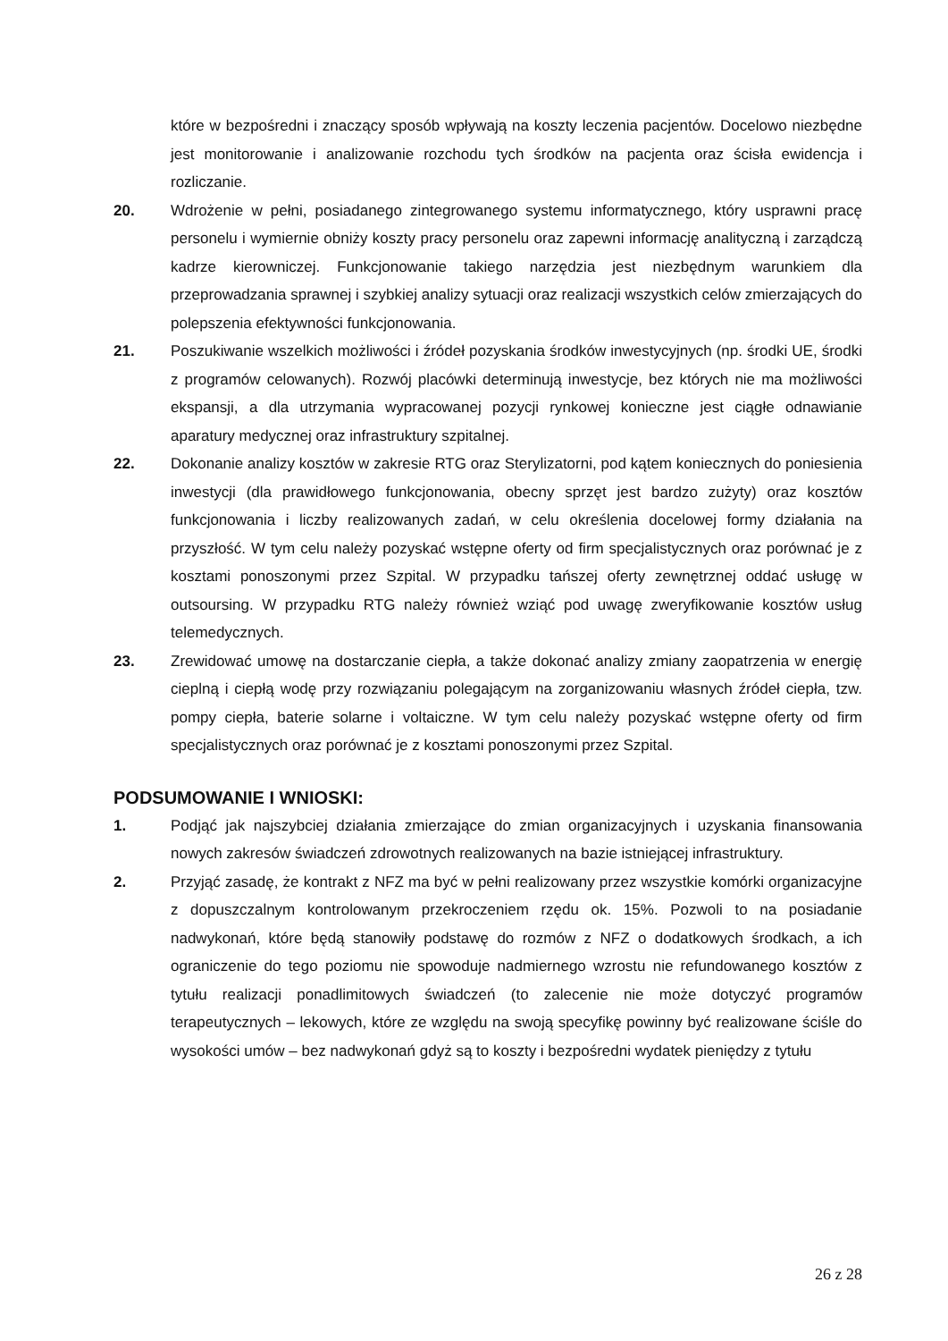które w bezpośredni i znaczący sposób wpływają na koszty leczenia pacjentów. Docelowo niezbędne jest monitorowanie i analizowanie rozchodu tych środków na pacjenta oraz ścisła ewidencja i rozliczanie.
20. Wdrożenie w pełni, posiadanego zintegrowanego systemu informatycznego, który usprawni pracę personelu i wymiernie obniży koszty pracy personelu oraz zapewni informację analityczną i zarządczą kadrze kierowniczej. Funkcjonowanie takiego narzędzia jest niezbędnym warunkiem dla przeprowadzania sprawnej i szybkiej analizy sytuacji oraz realizacji wszystkich celów zmierzających do polepszenia efektywności funkcjonowania.
21. Poszukiwanie wszelkich możliwości i źródeł pozyskania środków inwestycyjnych (np. środki UE, środki z programów celowanych). Rozwój placówki determinują inwestycje, bez których nie ma możliwości ekspansji, a dla utrzymania wypracowanej pozycji rynkowej konieczne jest ciągłe odnawianie aparatury medycznej oraz infrastruktury szpitalnej.
22. Dokonanie analizy kosztów w zakresie RTG oraz Sterylizatorni, pod kątem koniecznych do poniesienia inwestycji (dla prawidłowego funkcjonowania, obecny sprzęt jest bardzo zużyty) oraz kosztów funkcjonowania i liczby realizowanych zadań, w celu określenia docelowej formy działania na przyszłość. W tym celu należy pozyskać wstępne oferty od firm specjalistycznych oraz porównać je z kosztami ponoszonymi przez Szpital. W przypadku tańszej oferty zewnętrznej oddać usługę w outsoursing. W przypadku RTG należy również wziąć pod uwagę zweryfikowanie kosztów usług telemedycznych.
23. Zrewidować umowę na dostarczanie ciepła, a także dokonać analizy zmiany zaopatrzenia w energię cieplną i ciepłą wodę przy rozwiązaniu polegającym na zorganizowaniu własnych źródeł ciepła, tzw. pompy ciepła, baterie solarne i voltaiczne. W tym celu należy pozyskać wstępne oferty od firm specjalistycznych oraz porównać je z kosztami ponoszonymi przez Szpital.
PODSUMOWANIE I WNIOSKI:
1. Podjąć jak najszybciej działania zmierzające do zmian organizacyjnych i uzyskania finansowania nowych zakresów świadczeń zdrowotnych realizowanych na bazie istniejącej infrastruktury.
2. Przyjąć zasadę, że kontrakt z NFZ ma być w pełni realizowany przez wszystkie komórki organizacyjne z dopuszczalnym kontrolowanym przekroczeniem rzędu ok. 15%. Pozwoli to na posiadanie nadwykonań, które będą stanowiły podstawę do rozmów z NFZ o dodatkowych środkach, a ich ograniczenie do tego poziomu nie spowoduje nadmiernego wzrostu nie refundowanego kosztów z tytułu realizacji ponadlimitowych świadczeń (to zalecenie nie może dotyczyć programów terapeutycznych – lekowych, które ze względu na swoją specyfikę powinny być realizowane ściśle do wysokości umów – bez nadwykonań gdyż są to koszty i bezpośredni wydatek pieniędzy z tytułu
26 z 28